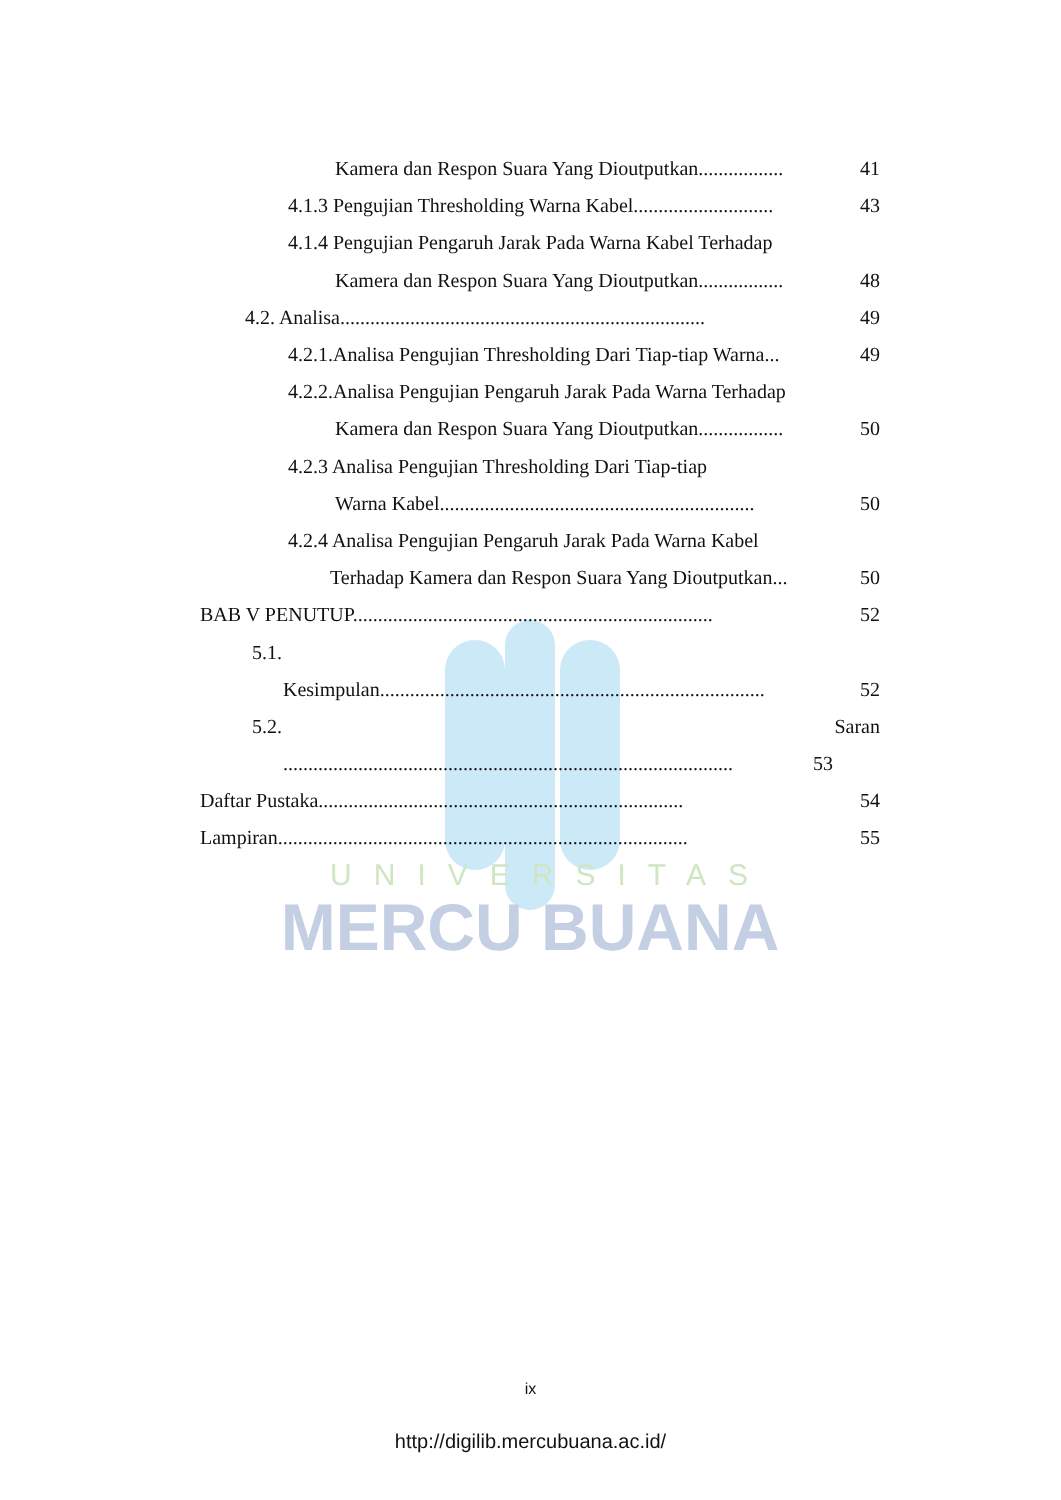UNIVERSITAS
MERCU BUANA
Kamera dan Respon Suara Yang Dioutputkan................. 41
4.1.3 Pengujian Thresholding Warna Kabel............................ 43
4.1.4 Pengujian Pengaruh Jarak Pada Warna Kabel Terhadap
Kamera dan Respon Suara Yang Dioutputkan................. 48
4.2. Analisa......................................................................... 49
4.2.1.Analisa Pengujian Thresholding Dari Tiap-tiap Warna... 49
4.2.2.Analisa Pengujian Pengaruh Jarak Pada Warna Terhadap
Kamera dan Respon Suara Yang Dioutputkan................. 50
4.2.3 Analisa Pengujian Thresholding Dari Tiap-tiap
Warna Kabel............................................................... 50
4.2.4 Analisa Pengujian Pengaruh Jarak Pada Warna Kabel
Terhadap Kamera dan Respon Suara Yang Dioutputkan... 50
BAB V PENUTUP........................................................................ 52
5.1.
Kesimpulan............................................................................. 52
5.2. Saran
.......................................................................................... 53
Daftar Pustaka......................................................................... 54
Lampiran.................................................................................. 55
ix
http://digilib.mercubuana.ac.id/